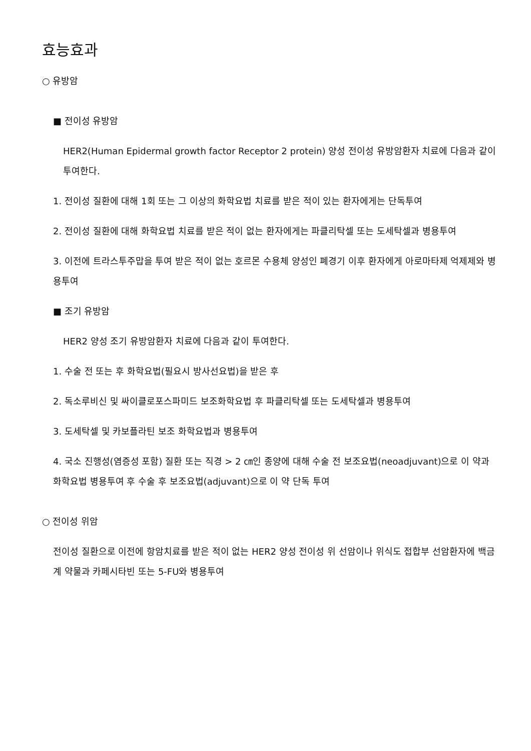효능효과
○ 유방암
■ 전이성 유방암
HER2(Human Epidermal growth factor Receptor 2 protein) 양성 전이성 유방암환자 치료에 다음과 같이 투여한다.
1. 전이성 질환에 대해 1회 또는 그 이상의 화학요법 치료를 받은 적이 있는 환자에게는 단독투여
2. 전이성 질환에 대해 화학요법 치료를 받은 적이 없는 환자에게는 파클리탁셀 또는 도세탁셀과 병용투여
3. 이전에 트라스투주맙을 투여 받은 적이 없는 호르몬 수용체 양성인 폐경기 이후 환자에게 아로마타제 억제제와 병용투여
■ 조기 유방암
HER2 양성 조기 유방암환자 치료에 다음과 같이 투여한다.
1. 수술 전 또는 후 화학요법(필요시 방사선요법)을 받은 후
2. 독소루비신 및 싸이클로포스파미드 보조화학요법 후 파클리탁셀 또는 도세탁셀과 병용투여
3. 도세탁셀 및 카보플라틴 보조 화학요법과 병용투여
4. 국소 진행성(염증성 포함) 질환 또는 직경 > 2 ㎝인 종양에 대해 수술 전 보조요법(neoadjuvant)으로 이 약과 화학요법 병용투여 후 수술 후 보조요법(adjuvant)으로 이 약 단독 투여
○ 전이성 위암
전이성 질환으로 이전에 항암치료를 받은 적이 없는 HER2 양성 전이성 위 선암이나 위식도 접합부 선암환자에 백금계 약물과 카페시타빈 또는 5-FU와 병용투여